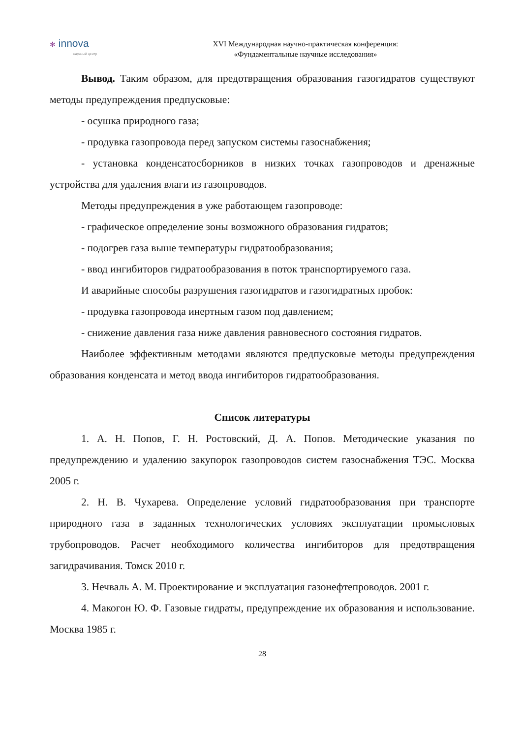✻ innova
научный центр
XVI Международная научно-практическая конференция:
«Фундаментальные научные исследования»
Вывод. Таким образом, для предотвращения образования газогидратов существуют методы предупреждения предпусковые:
- осушка природного газа;
- продувка газопровода перед запуском системы газоснабжения;
- установка конденсатосборников в низких точках газопроводов и дренажные устройства для удаления влаги из газопроводов.
Методы предупреждения в уже работающем газопроводе:
- графическое определение зоны возможного образования гидратов;
- подогрев газа выше температуры гидратообразования;
- ввод ингибиторов гидратообразования в поток транспортируемого газа.
И аварийные способы разрушения газогидратов и газогидратных пробок:
- продувка газопровода инертным газом под давлением;
- снижение давления газа ниже давления равновесного состояния гидратов.
Наиболее эффективным методами являются предпусковые методы предупреждения образования конденсата и метод ввода ингибиторов гидратообразования.
Список литературы
1. А. Н. Попов, Г. Н. Ростовский, Д. А. Попов. Методические указания по предупреждению и удалению закупорок газопроводов систем газоснабжения ТЭС. Москва 2005 г.
2. Н. В. Чухарева. Определение условий гидратообразования при транспорте природного газа в заданных технологических условиях эксплуатации промысловых трубопроводов. Расчет необходимого количества ингибиторов для предотвращения загидрачивания. Томск 2010 г.
3. Нечваль А. М. Проектирование и эксплуатация газонефтепроводов. 2001 г.
4. Макогон Ю. Ф. Газовые гидраты, предупреждение их образования и использование. Москва 1985 г.
28